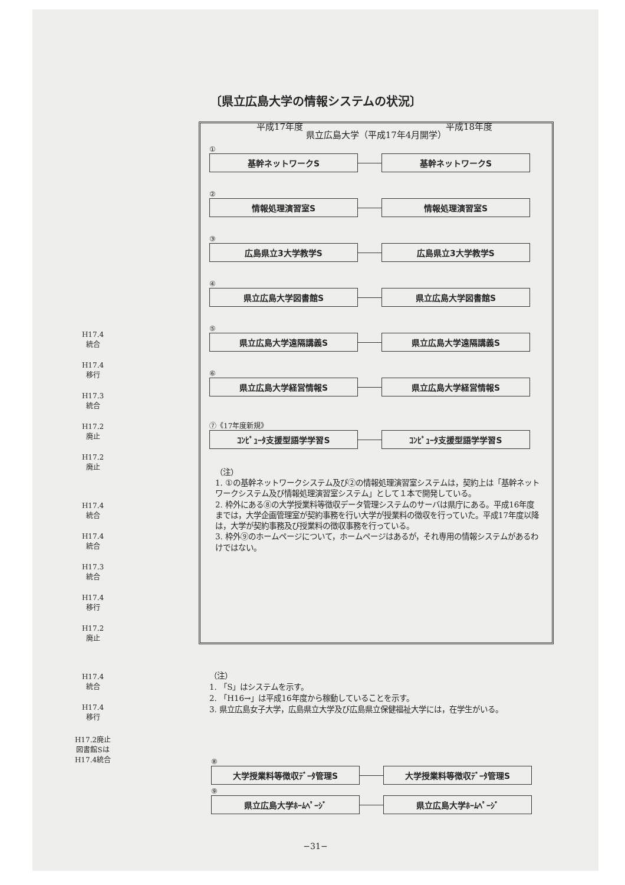〔県立広島大学の情報システムの状況〕
平成17年度 平成18年度
H17.4
統合
H17.4
移行
H17.3
統合
H17.2
廃止
H17.2
廃止
H17.4
統合
H17.4
統合
H17.3
統合
H17.4
移行
H17.2
廃止
H17.4
統合
H17.4
移行
H17.2廃止
図書館Sは
H17.4統合
県立広島大学（平成17年4月開学）
①
基幹ネットワークS 基幹ネットワークS
②
情報処理演習室S 情報処理演習室S
③
広島県立3大学教学S 広島県立3大学教学S
④
県立広島大学図書館S 県立広島大学図書館S
⑤
県立広島大学遠隔講義S 県立広島大学遠隔講義S
⑥
県立広島大学経営情報S 県立広島大学経営情報S
⑦《17年度新規》
ｺﾝﾋﾟｭｰﾀ支援型語学学習S ｺﾝﾋﾟｭｰﾀ支援型語学学習S
（注）
1. ①の基幹ネットワークシステム及び②の情報処理演習室システムは，契約上は「基幹ネットワークシステム及び情報処理演習室システム」として１本で開発している。
2. 枠外にある⑧の大学授業料等徴収データ管理システムのサーバは県庁にある。平成16年度までは，大学企画管理室が契約事務を行い大学が授業料の徴収を行っていた。平成17年度以降は，大学が契約事務及び授業料の徴収事務を行っている。
3. 枠外⑨のホームページについて，ホームページはあるが，それ専用の情報システムがあるわけではない。
（注）
1. 「S」はシステムを示す。
2. 「H16→」は平成16年度から稼動していることを示す。
3. 県立広島女子大学，広島県立大学及び広島県立保健福祉大学には，在学生がいる。
⑧
大学授業料等徴収ﾃﾞｰﾀ管理S 大学授業料等徴収ﾃﾞｰﾀ管理S
⑨
県立広島大学ﾎｰﾑﾍﾟｰｼﾞ 県立広島大学ﾎｰﾑﾍﾟｰｼﾞ
−31−